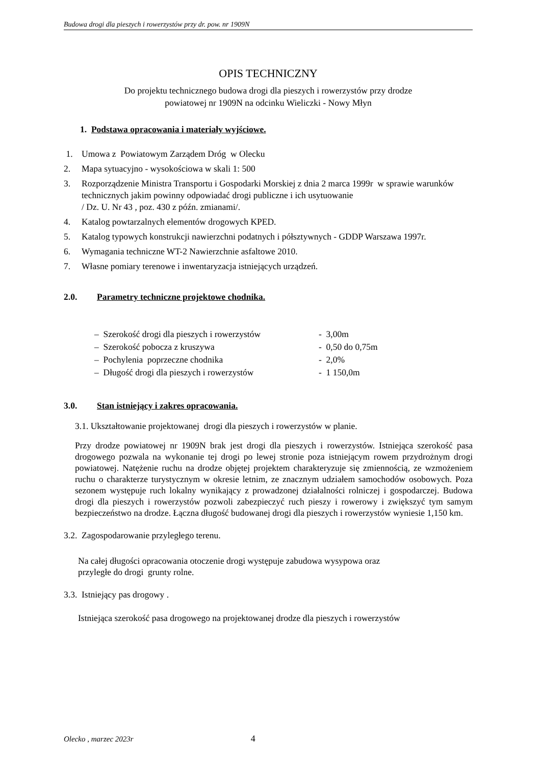Budowa drogi dla pieszych i rowerzystów przy dr. pow. nr 1909N
OPIS TECHNICZNY
Do projektu technicznego budowa drogi dla pieszych i rowerzystów przy drodze
powiatowej nr 1909N na odcinku Wieliczki - Nowy Młyn
1. Podstawa opracowania i materiały wyjściowe.
1. Umowa z Powiatowym Zarządem Dróg w Olecku
2. Mapa sytuacyjno - wysokościowa w skali 1: 500
3. Rozporządzenie Ministra Transportu i Gospodarki Morskiej z dnia 2 marca 1999r w sprawie warunków technicznych jakim powinny odpowiadać drogi publiczne i ich usytuowanie
/ Dz. U. Nr 43 , poz. 430 z późn. zmianami/.
4. Katalog powtarzalnych elementów drogowych KPED.
5. Katalog typowych konstrukcji nawierzchni podatnych i półsztywnych - GDDP Warszawa 1997r.
6. Wymagania techniczne WT-2 Nawierzchnie asfaltowe 2010.
7. Własne pomiary terenowe i inwentaryzacja istniejących urządzeń.
2.0. Parametry techniczne projektowe chodnika.
| – Szerokość drogi dla pieszych i rowerzystów | - 3,00m |
| – Szerokość pobocza z kruszywa | - 0,50 do 0,75m |
| – Pochylenia poprzeczne chodnika | - 2,0% |
| – Długość drogi dla pieszych i rowerzystów | - 1 150,0m |
3.0. Stan istniejący i zakres opracowania.
3.1. Ukształtowanie projektowanej drogi dla pieszych i rowerzystów w planie.
Przy drodze powiatowej nr 1909N brak jest drogi dla pieszych i rowerzystów. Istniejąca szerokość pasa drogowego pozwala na wykonanie tej drogi po lewej stronie poza istniejącym rowem przydrożnym drogi powiatowej. Natężenie ruchu na drodze objętej projektem charakteryzuje się zmiennością, ze wzmożeniem ruchu o charakterze turystycznym w okresie letnim, ze znacznym udziałem samochodów osobowych. Poza sezonem występuje ruch lokalny wynikający z prowadzonej działalności rolniczej i gospodarczej. Budowa drogi dla pieszych i rowerzystów pozwoli zabezpieczyć ruch pieszy i rowerowy i zwiększyć tym samym bezpieczeństwo na drodze. Łączna długość budowanej drogi dla pieszych i rowerzystów wyniesie 1,150 km.
3.2. Zagospodarowanie przyległego terenu.
Na całej długości opracowania otoczenie drogi występuje zabudowa wysypowa oraz
przyległe do drogi grunty rolne.
3.3. Istniejący pas drogowy .
Istniejąca szerokość pasa drogowego na projektowanej drodze dla pieszych i rowerzystów
Olecko , marzec 2023r 4